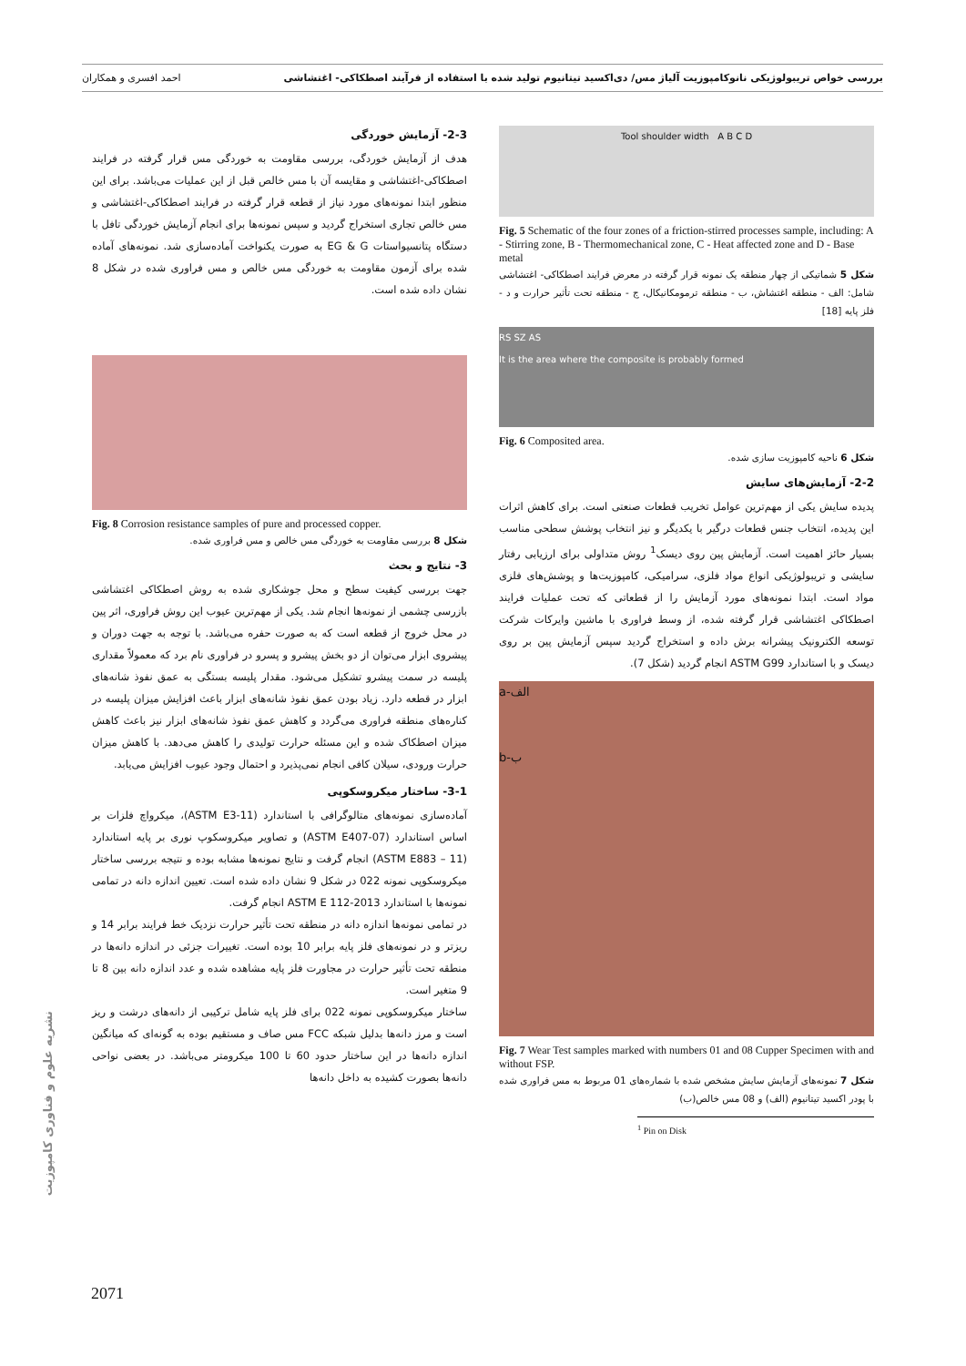بررسی خواص تریبولوژیکی نانوکامپوزیت آلیاژ مس/ دی‌اکسید تیتانیوم تولید شده با استفاده از فرآیند اصطکاکی- اغتشاشی احمد افسری و همکاران
Tool shoulder width A B C D
Fig. 5 Schematic of the four zones of a friction-stirred processes sample, including: A - Stirring zone, B - Thermomechanical zone, C - Heat affected zone and D - Base metal
شکل 5 شماتیکی از چهار منطقه یک نمونه قرار گرفته در معرض فرایند اصطکاکی- اغتشاشی شامل: الف - منطقه اغتشاش، ب - منطقه ترمومکانیکال، ج - منطقه تحت تأثیر حرارت و د - فلز پایه [18]
RS SZ AS
It is the area where the composite is probably formed
Fig. 6 Composited area.
شکل 6 ناحیه کامپوزیت سازی شده.
2-2- آزمایش‌های سایش
پدیده سایش یکی از مهم‌ترین عوامل تخریب قطعات صنعتی است. برای کاهش اثرات این پدیده، انتخاب جنس قطعات درگیر با یکدیگر و نیز انتخاب پوشش سطحی مناسب بسیار حائز اهمیت است. آزمایش پین روی دیسک<sup>1</sup> روش متداولی برای ارزیابی رفتار سایشی و تریبولوژیکی انواع مواد فلزی، سرامیکی، کامپوزیت‌ها و پوشش‌های فلزی مواد است. ابتدا نمونه‌های مورد آزمایش را از قطعاتی که تحت عملیات فرایند اصطکاکی اغتشاشی قرار گرفته شده، از وسط فراوری با ماشین وایرکات شرکت توسعه الکترونیک پیشرانه برش داده و استخراج گردید سپس آزمایش پین بر روی دیسک و با استاندارد ASTM G99 انجام گردید (شکل 7).
a-الف
b-ب
Fig. 7 Wear Test samples marked with numbers 01 and 08 Cupper Specimen with and without FSP.
شکل 7 نمونه‌های آزمایش سایش مشخص شده با شماره‌های 01 مربوط به مس فراوری شده با پودر اکسید تیتانیوم (الف) و 08 مس خالص(ب)
<sup>1</sup> Pin on Disk
2-3- آزمایش خوردگی
هدف از آزمایش خوردگی، بررسی مقاومت به خوردگی مس قرار گرفته در فرایند اصطکاکی-اغتشاشی و مقایسه آن با مس خالص قبل از این عملیات می‌باشد. برای این منظور ابتدا نمونه‌های مورد نیاز از قطعه قرار گرفته در فرایند اصطکاکی-اغتشاشی و مس خالص تجاری استخراج گردید و سپس نمونه‌ها برای انجام آزمایش خوردگی تافل با دستگاه پتانسیواستات EG & G به صورت یکنواخت آماده‌سازی شد. نمونه‌های آماده شده برای آزمون مقاومت به خوردگی مس خالص و مس فراوری شده در شکل 8 نشان داده شده است.
Fig. 8 Corrosion resistance samples of pure and processed copper.
شکل 8 بررسی مقاومت به خوردگی مس خالص و مس فراوری شده.
3- نتایج و بحث
جهت بررسی کیفیت سطح و محل جوشکاری شده به روش اصطکاکی اغتشاشی بازرسی چشمی از نمونه‌ها انجام شد. یکی از مهم‌ترین عیوب این روش فراوری، اثر پین در محل خروج از قطعه است که به صورت حفره می‌باشد. با توجه به جهت دوران و پیشروی ابزار می‌توان از دو بخش پیشرو و پسرو در فراوری نام برد که معمولاً مقداری پلیسه در سمت پیشرو تشکیل می‌شود. مقدار پلیسه بستگی به عمق نفوذ شانه‌های ابزار در قطعه دارد. زیاد بودن عمق نفوذ شانه‌های ابزار باعث افزایش میزان پلیسه در کناره‌های منطقه فراوری می‌گردد و کاهش عمق نفوذ شانه‌های ابزار نیز باعث کاهش میزان اصطکاک شده و این مسئله حرارت تولیدی را کاهش می‌دهد. با کاهش میزان حرارت ورودی، سیلان کافی انجام نمی‌پذیرد و احتمال وجود عیوب افزایش می‌یابد.
3-1- ساختار میکروسکوپی
آماده‌سازی نمونه‌های متالوگرافی با استاندارد (ASTM E3-11)، میکرواچ فلزات بر اساس استاندارد (ASTM E407-07) و تصاویر میکروسکوپ نوری بر پایه استاندارد (ASTM E883 – 11) انجام گرفت و نتایج نمونه‌ها مشابه بوده و نتیجه بررسی ساختار میکروسکوپی نمونه 022 در شکل 9 نشان داده شده است. تعیین اندازه دانه در تمامی نمونه‌ها با استاندارد ASTM E 112-2013 انجام گرفت.
در تمامی نمونه‌ها اندازه دانه در منطقه تحت تأثیر حرارت نزدیک خط فرایند برابر 14 و ریزتر و در نمونه‌های فلز پایه برابر 10 بوده است. تغییرات جزئی در اندازه دانه‌ها در منطقه تحت تأثیر حرارت در مجاورت فلز پایه مشاهده شده و عدد اندازه دانه بین 8 تا 9 متغیر است.
ساختار میکروسکوپی نمونه 022 برای فلز پایه شامل ترکیبی از دانه‌های درشت و ریز است و مرز دانه‌ها بدلیل شبکه FCC مس صاف و مستقیم بوده به گونه‌ای که میانگین اندازه دانه‌ها در این ساختار حدود 60 تا 100 میکرومتر می‌باشد. در بعضی نواحی دانه‌ها بصورت کشیده به داخل دانه‌ها
نشریه علوم و فناوری کامپوزیت
2071